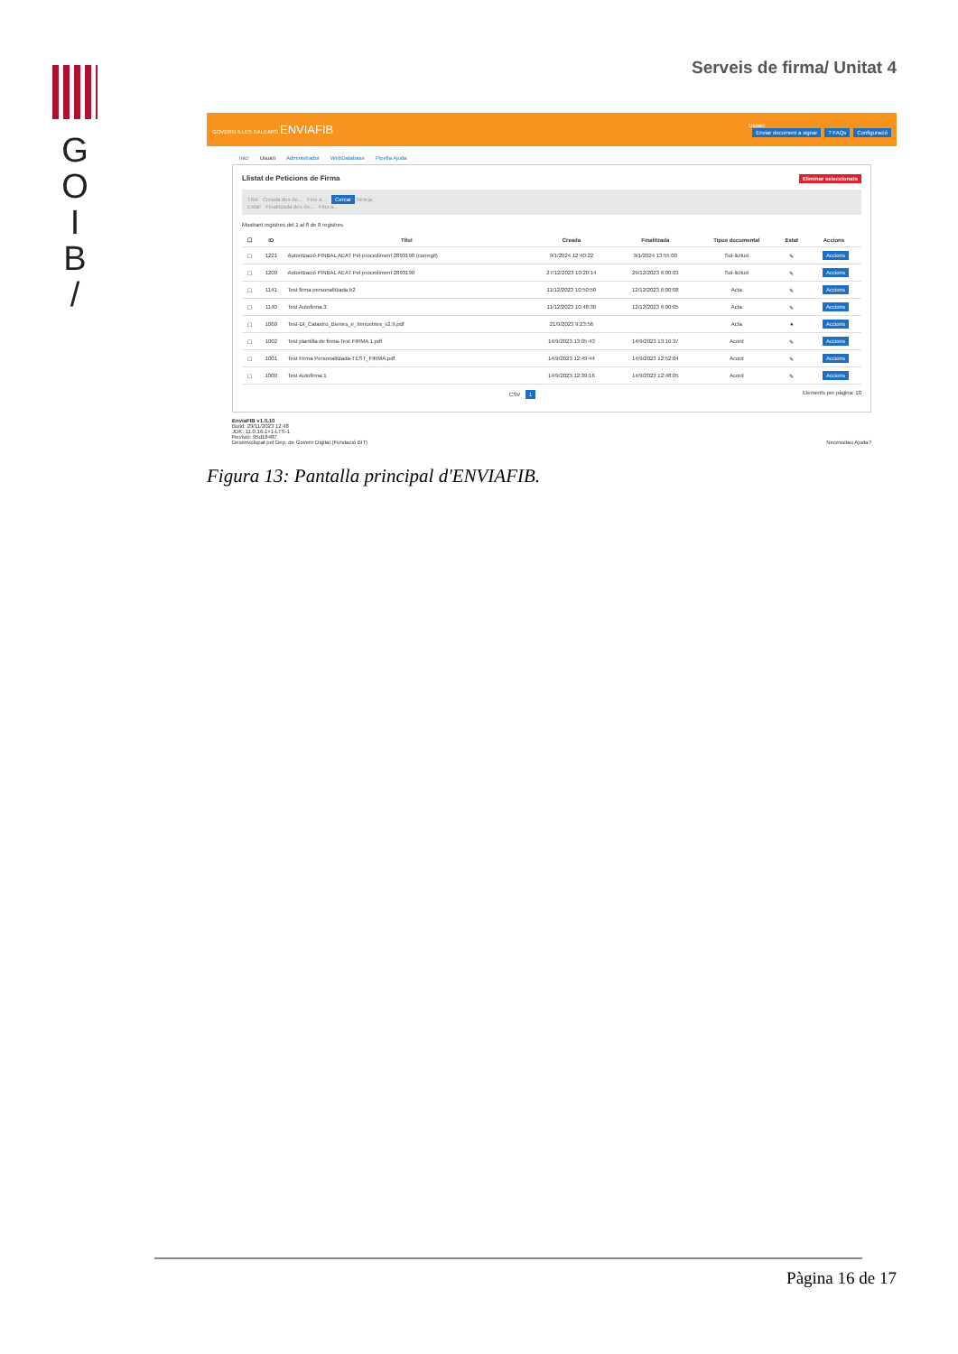G
O
I
B
/
Serveis de firma/ Unitat 4
GOVERN ILLES BALEARS ENVIAFIB Usuari:
Enviar document a signar? FAQs Configuració
Inici Usuari Administrador WebDatabase Pipella Ajuda
Llistat de Peticions de Firma Eliminar seleccionats
Títol Creada des de... Fins a... Cercar Neteja
Estat: Finalitzada des de... Fins a...
Mostrant registres del 1 al 8 de 8 registres
| ☐ | ID | Títol | Creada | Finalitzada | Tipus documental | Estat | Accions |
| --- | --- | --- | --- | --- | --- | --- | --- |
| ☐ | 1221 | Autorització PINBAL AEAT Pel procediment 2893190 (corregit) | 9/1/2024 12:40:22 | 9/1/2024 13:55:00 | Sol·licitud | ✎ | Accions |
| ☐ | 1200 | Autorització PINBAL AEAT Pel procediment 2893190 | 27/12/2023 10:20:14 | 29/12/2023 6:00:03 | Sol·licitud | ✎ | Accions |
| ☐ | 1141 | Test firma personalitzada b2 | 11/12/2023 10:50:50 | 12/12/2023 6:00:08 | Acta | ✎ | Accions |
| ☐ | 1140 | Test Autofirma 3 | 11/12/2023 10:48:30 | 12/12/2023 6:00:05 | Acta | ✎ | Accions |
| ☐ | 1060 | Test-DI_Catastro_Bienes_e_Inmuebles_v2.9.pdf | 21/9/2023 9:23:56 | | Acta | ● | Accions |
| ☐ | 1002 | Test plantilla de firma-Test FIRMA 1.pdf | 14/9/2023 13:05:43 | 14/9/2023 13:16:37 | Acord | ✎ | Accions |
| ☐ | 1001 | Test Firma Personalitzada-TEST_FIRMA.pdf | 14/9/2023 12:49:44 | 14/9/2023 12:52:04 | Acord | ✎ | Accions |
| ☐ | 1000 | Test Autofirma 1 | 14/9/2023 12:39:16 | 14/9/2023 12:48:05 | Acord | ✎ | Accions |
CSV 1 Elements per pàgina: 10
EnviaFIB v1.0.10
Build: 29/11/2023 12:48
JDK: 11.0.16.1+1-LTS-1
Revisió: 95d18487
Desenvolupat pel Dep. de Govern Digital (Fundació BIT) Necessitau Ajuda?
Figura 13: Pantalla principal d'ENVIAFIB.
Pàgina 16 de 17